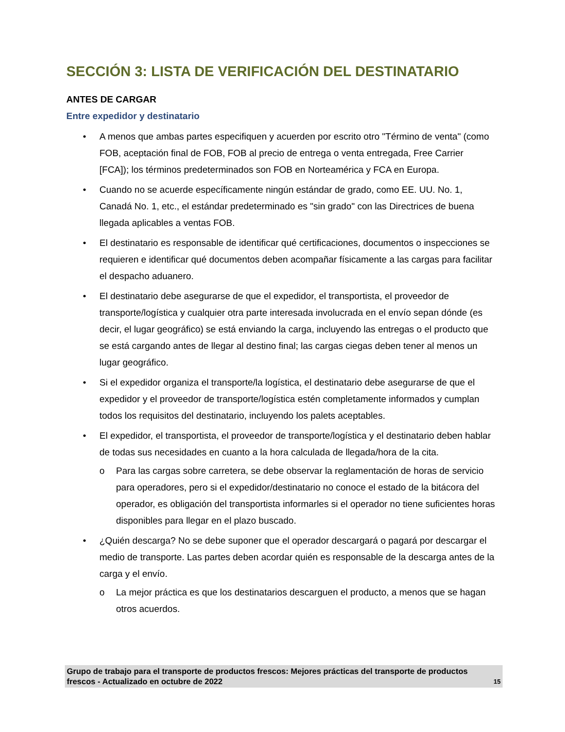SECCIÓN 3: LISTA DE VERIFICACIÓN DEL DESTINATARIO
ANTES DE CARGAR
Entre expedidor y destinatario
• A menos que ambas partes especifiquen y acuerden por escrito otro "Término de venta" (como FOB, aceptación final de FOB, FOB al precio de entrega o venta entregada, Free Carrier [FCA]); los términos predeterminados son FOB en Norteamérica y FCA en Europa.
• Cuando no se acuerde específicamente ningún estándar de grado, como EE. UU. No. 1, Canadá No. 1, etc., el estándar predeterminado es "sin grado" con las Directrices de buena llegada aplicables a ventas FOB.
• El destinatario es responsable de identificar qué certificaciones, documentos o inspecciones se requieren e identificar qué documentos deben acompañar físicamente a las cargas para facilitar el despacho aduanero.
• El destinatario debe asegurarse de que el expedidor, el transportista, el proveedor de transporte/logística y cualquier otra parte interesada involucrada en el envío sepan dónde (es decir, el lugar geográfico) se está enviando la carga, incluyendo las entregas o el producto que se está cargando antes de llegar al destino final; las cargas ciegas deben tener al menos un lugar geográfico.
• Si el expedidor organiza el transporte/la logística, el destinatario debe asegurarse de que el expedidor y el proveedor de transporte/logística estén completamente informados y cumplan todos los requisitos del destinatario, incluyendo los palets aceptables.
• El expedidor, el transportista, el proveedor de transporte/logística y el destinatario deben hablar de todas sus necesidades en cuanto a la hora calculada de llegada/hora de la cita.
o Para las cargas sobre carretera, se debe observar la reglamentación de horas de servicio para operadores, pero si el expedidor/destinatario no conoce el estado de la bitácora del operador, es obligación del transportista informarles si el operador no tiene suficientes horas disponibles para llegar en el plazo buscado.
• ¿Quién descarga? No se debe suponer que el operador descargará o pagará por descargar el medio de transporte. Las partes deben acordar quién es responsable de la descarga antes de la carga y el envío.
o La mejor práctica es que los destinatarios descarguen el producto, a menos que se hagan otros acuerdos.
Grupo de trabajo para el transporte de productos frescos: Mejores prácticas del transporte de productos frescos - Actualizado en octubre de 2022 15